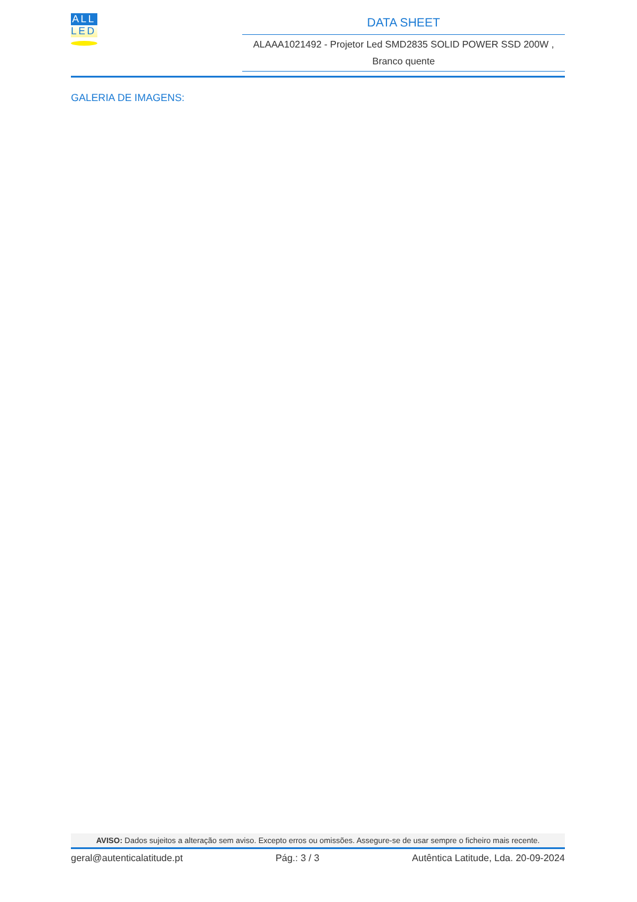ALL
LED
DATA SHEET
ALAAA1021492 - Projetor Led SMD2835 SOLID POWER SSD 200W ,
Branco quente
GALERIA DE IMAGENS:
AVISO: Dados sujeitos a alteração sem aviso. Excepto erros ou omissões. Assegure-se de usar sempre o ficheiro mais recente.
geral@autenticalatitude.pt Pág.: 3 / 3 Autêntica Latitude, Lda. 20-09-2024